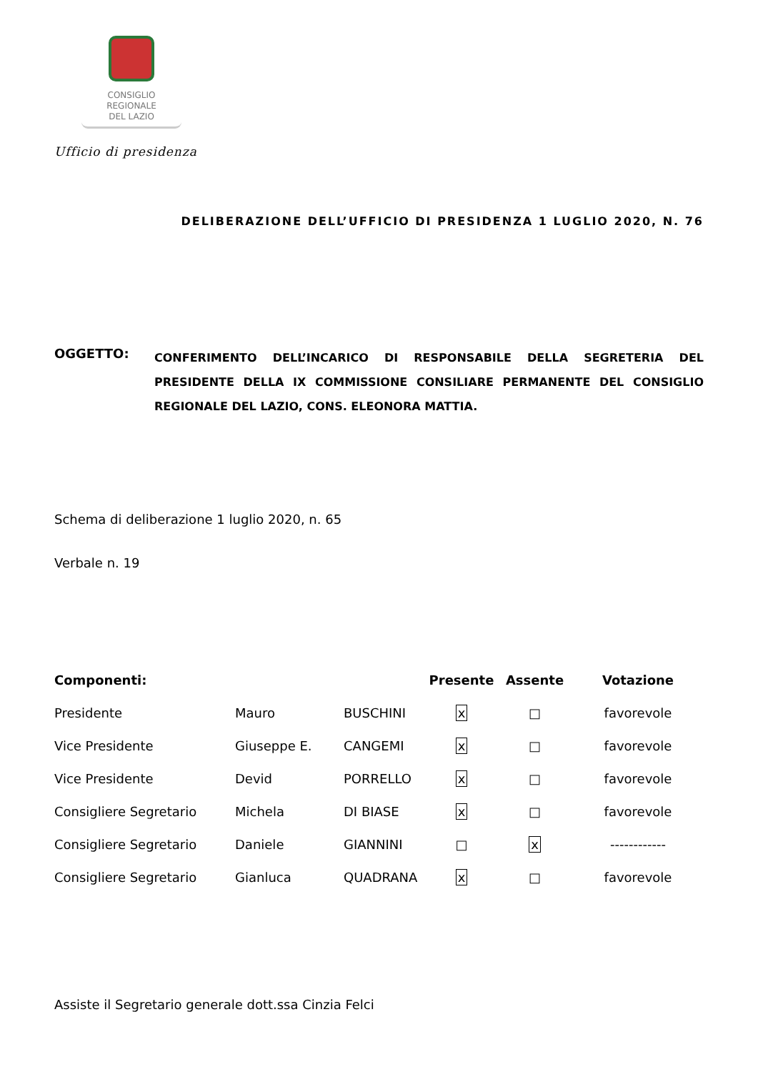CONSIGLIO
REGIONALE
DEL LAZIO
Ufficio di presidenza
DELIBERAZIONE DELL’UFFICIO DI PRESIDENZA 1 LUGLIO 2020, N. 76
OGGETTO:
CONFERIMENTO DELL’INCARICO DI RESPONSABILE DELLA SEGRETERIA DEL PRESIDENTE DELLA IX COMMISSIONE CONSILIARE PERMANENTE DEL CONSIGLIO REGIONALE DEL LAZIO, CONS. ELEONORA MATTIA.
Schema di deliberazione 1 luglio 2020, n. 65
Verbale n. 19
| Componenti: | | | Presente | Assente | Votazione |
| --- | --- | --- | --- | --- | --- |
| Presidente | Mauro | BUSCHINI | x | □ | favorevole |
| Vice Presidente | Giuseppe E. | CANGEMI | x | □ | favorevole |
| Vice Presidente | Devid | PORRELLO | x | □ | favorevole |
| Consigliere Segretario | Michela | DI BIASE | x | □ | favorevole |
| Consigliere Segretario | Daniele | GIANNINI | □ | x | ------------ |
| Consigliere Segretario | Gianluca | QUADRANA | x | □ | favorevole |
Assiste il Segretario generale dott.ssa Cinzia Felci